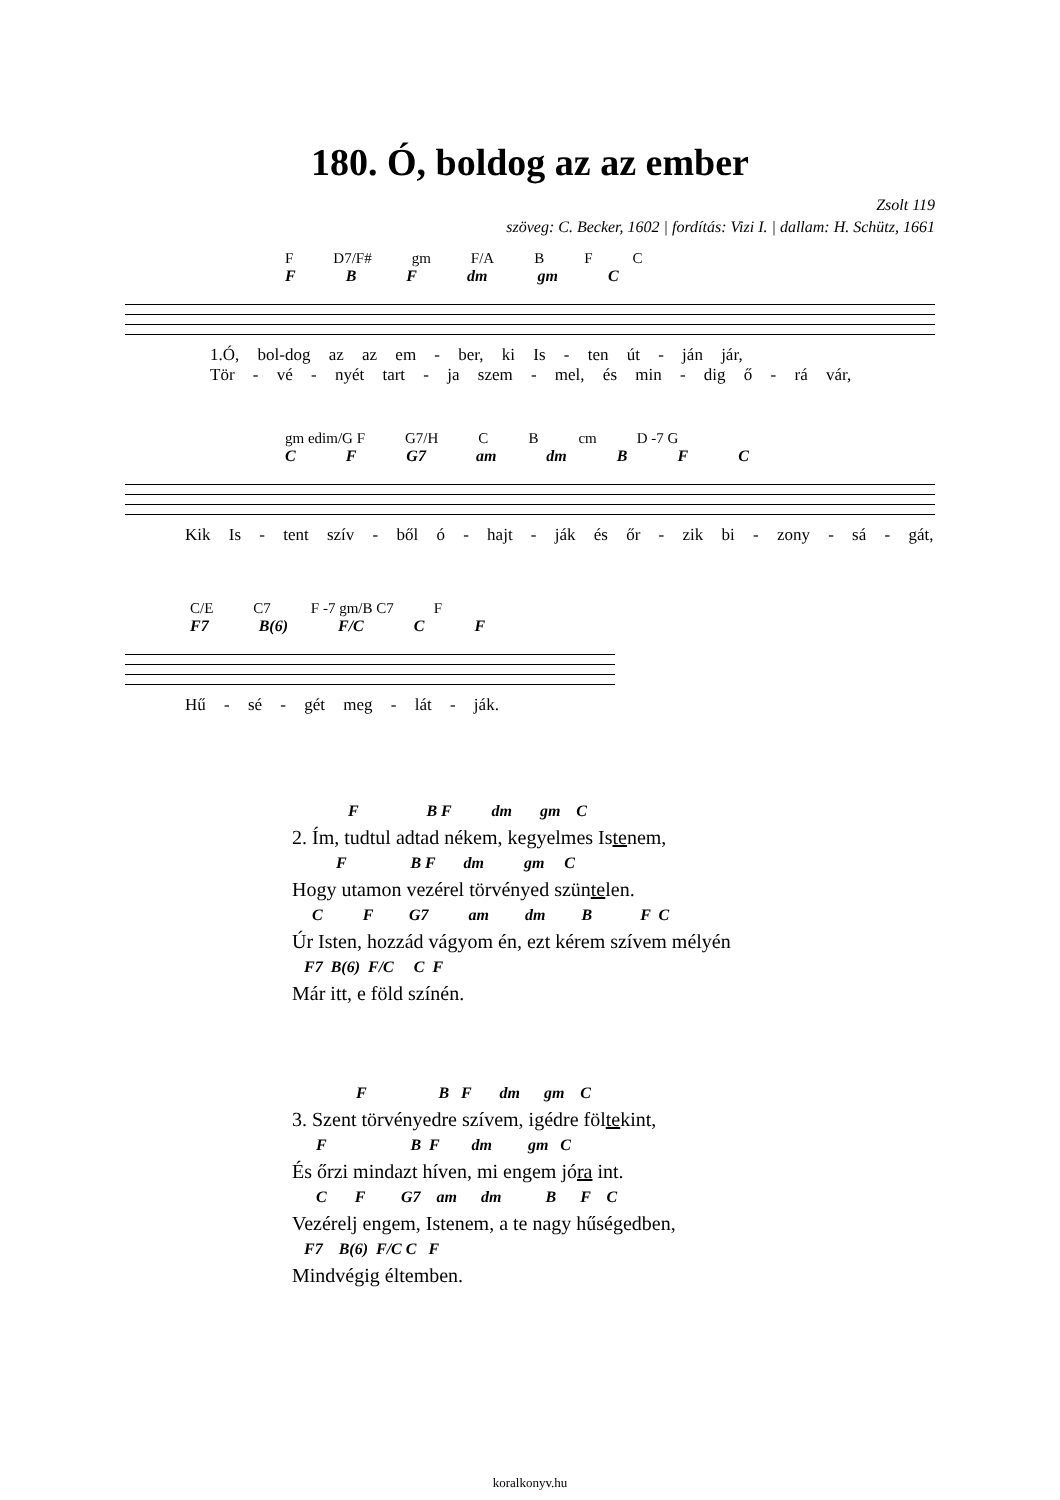180. Ó, boldog az az ember
Zsolt 119
szöveg: C. Becker, 1602 | fordítás: Vizi I. | dallam: H. Schütz, 1661
F D7/F# gm F/A B F C
F B F dm gm C
1.Ó, bol-dog az az em - ber, ki Is - ten út - ján jár,
Tör - vé - nyét tart - ja szem - mel, és min - dig ő - rá vár,
gm edim/G F G7/H C B cm D -7 G
C F G7 am dm B F C
Kik Is - tent szív - ből ó - hajt - ják és őr - zik bi - zony - sá - gát,
C/E C7 F -7 gm/B C7 F
F7 B(6) F/C C F
Hű - sé - gét meg - lát - ják.
F B F dm gm C
2. Ím, tudtul adtad nékem, kegyelmes Istenem,
F B F dm gm C
Hogy utamon vezérel törvényed szüntelen.
C F G7 am dm B F C
Úr Isten, hozzád vágyom én, ezt kérem szívem mélyén
F7 B(6) F/C C F
Már itt, e föld színén.
F B F dm gm C
3. Szent törvényedre szívem, igédre föltekint,
F B F dm gm C
És őrzi mindazt híven, mi engem jóra int.
C F G7 am dm B F C
Vezérelj engem, Istenem, a te nagy hűségedben,
F7 B(6) F/C C F
Mindvégig éltemben.
koralkonyv.hu